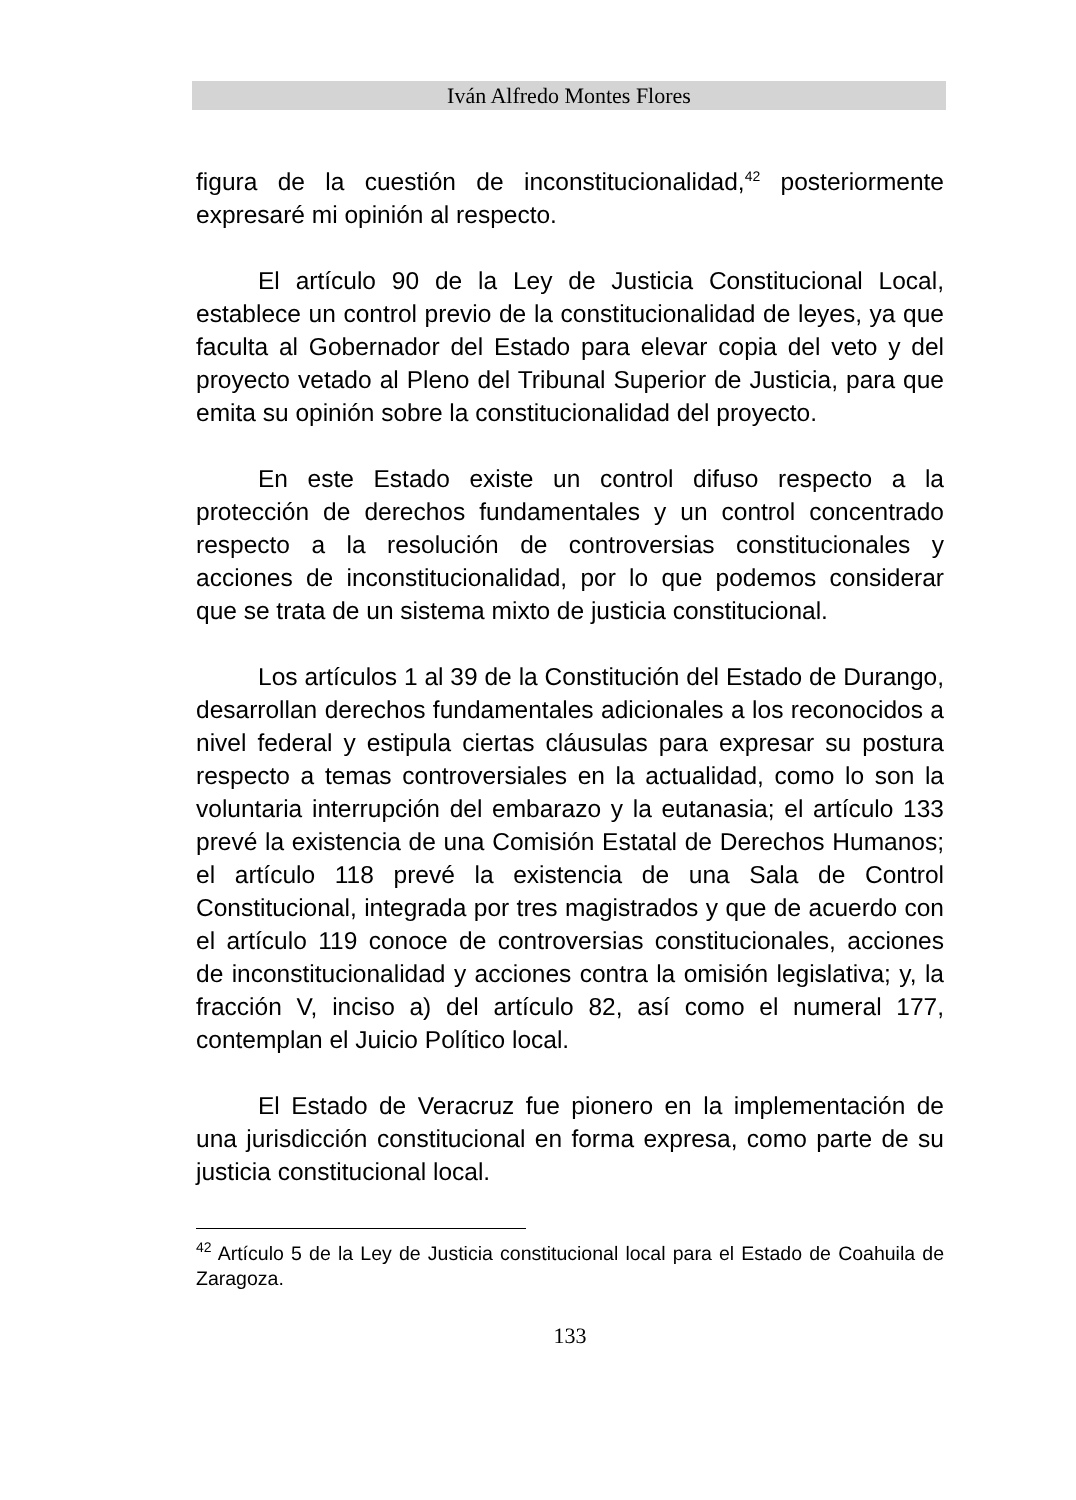Iván Alfredo Montes Flores
figura de la cuestión de inconstitucionalidad,<sup>42</sup> posteriormente expresaré mi opinión al respecto.
El artículo 90 de la Ley de Justicia Constitucional Local, establece un control previo de la constitucionalidad de leyes, ya que faculta al Gobernador del Estado para elevar copia del veto y del proyecto vetado al Pleno del Tribunal Superior de Justicia, para que emita su opinión sobre la constitucionalidad del proyecto.
En este Estado existe un control difuso respecto a la protección de derechos fundamentales y un control concentrado respecto a la resolución de controversias constitucionales y acciones de inconstitucionalidad, por lo que podemos considerar que se trata de un sistema mixto de justicia constitucional.
Los artículos 1 al 39 de la Constitución del Estado de Durango, desarrollan derechos fundamentales adicionales a los reconocidos a nivel federal y estipula ciertas cláusulas para expresar su postura respecto a temas controversiales en la actualidad, como lo son la voluntaria interrupción del embarazo y la eutanasia; el artículo 133 prevé la existencia de una Comisión Estatal de Derechos Humanos; el artículo 118 prevé la existencia de una Sala de Control Constitucional, integrada por tres magistrados y que de acuerdo con el artículo 119 conoce de controversias constitucionales, acciones de inconstitucionalidad y acciones contra la omisión legislativa; y, la fracción V, inciso a) del artículo 82, así como el numeral 177, contemplan el Juicio Político local.
El Estado de Veracruz fue pionero en la implementación de una jurisdicción constitucional en forma expresa, como parte de su justicia constitucional local.
<sup>42</sup> Artículo 5 de la Ley de Justicia constitucional local para el Estado de Coahuila de Zaragoza.
133